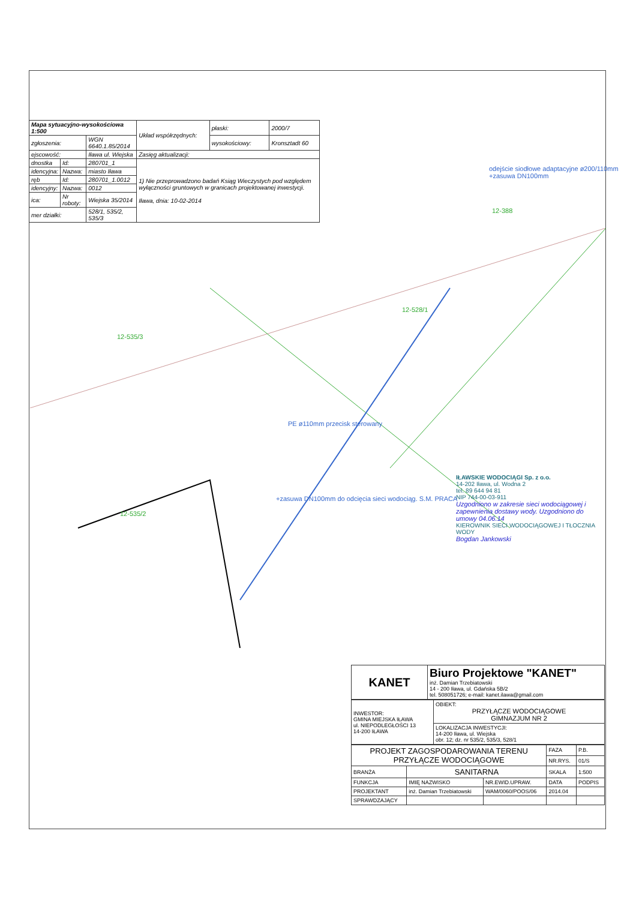| Mapa sytuacyjno-wysokościowa 1:500 | | | Układ współrzędnych: | płaski: | 2000/7 |
| zgłoszenia: | | WGN 6640.1.85/2014 | | wysokościowy: | Kronsztadt 60 |
| ejscowość: | | Iława ul. Wiejska | Zasięg aktualizacji: | | |
| dnostka | Id: | 280701_1 | 1) Nie przeprowadzono badań Ksiąg Wieczystych pod względem wyłączności gruntowych w granicach projektowanej inwestycji. Iława, dnia: 10-02-2014 | | |
| idencyjna: | Nazwa: | miasto Iława | | | |
| ręb | Id: | 280701_1.0012 | | | |
| idencyjny: | Nazwa: | 0012 | | | |
| ica: | Nr roboty: | Wiejska 35/2014 | | | |
| mer działki: | | 528/1, 535/2, 535/3 | | | |
odejście siodłowe adaptacyjne ø200/110mm +zasuwa DN100mm
+zasuwa DN100mm do odcięcia sieci wodociąg. S.M. PRACA
PE ø110mm przecisk sterowany
12-388
12-535/3
12-535/2
12-528/1
IŁAWSKIE WODOCIĄGI Sp. z o.o.
14-202 Iława, ul. Wodna 2
tel. 89 644 94 81
NIP 744-00-03-911
Uzgodniono w zakresie sieci wodociągowej i zapewnienia dostawy wody. Uzgodniono do umowy 04.06.14
KIEROWNIK SIECI WODOCIĄGOWEJ I TŁOCZNIA WODY
Bogdan Jankowski
| KANET | Biuro Projektowe "KANET" inż. Damian Trzebiatowski 14 - 200 Iława, ul. Gdańska 5B/2 tel. 508051726; e-mail: kanet.ilawa@gmail.com |
| INWESTOR: GMINA MIEJSKA IŁAWA ul. NIEPODLEGŁOŚCI 13 14-200 IŁAWA | OBIEKT: PRZYŁĄCZE WODOCIĄGOWE GIMNAZJUM NR 2 |
| | LOKALIZACJA INWESTYCJI: 14-200 Iława, ul. Wiejska obr. 12; dz. nr 535/2, 535/3, 528/1 |
| PROJEKT ZAGOSPODAROWANIA TERENU PRZYŁĄCZE WODOCIĄGOWE | | | FAZA | P.B. |
| | | | NR.RYS. | 01/S |
| BRANŻA | SANITARNA | | SKALA | 1:500 |
| FUNKCJA | IMIĘ NAZWISKO | NR.EWID.UPRAW. | DATA | PODPIS |
| PROJEKTANT | inż. Damian Trzebiatowski | WAM/0060/POOS/06 | 2014.04 | |
| SPRAWDZAJĄCY | | | | |